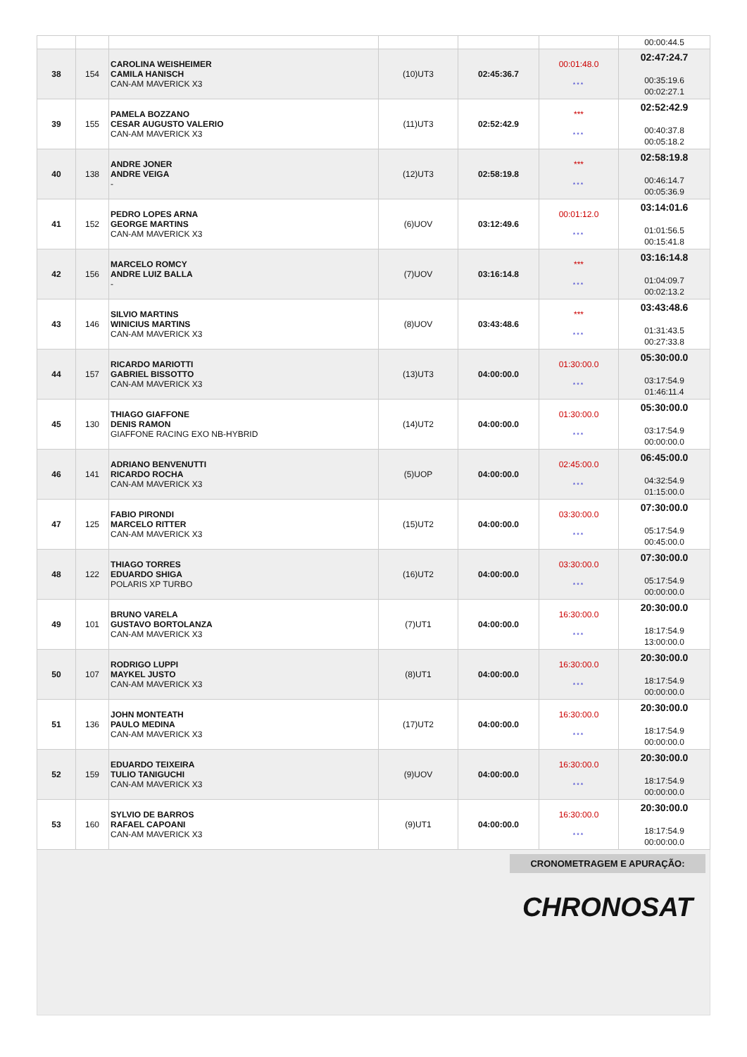| | | | | | | 00:00:44.5 |
| 38 | 154 | CAROLINA WEISHEIMER CAMILA HANISCH CAN-AM MAVERICK X3 | (10)UT3 | 02:45:36.7 | 00:01:48.0 *** | 02:47:24.7 00:35:19.6 00:02:27.1 |
| 39 | 155 | PAMELA BOZZANO CESAR AUGUSTO VALERIO CAN-AM MAVERICK X3 | (11)UT3 | 02:52:42.9 | *** *** | 02:52:42.9 00:40:37.8 00:05:18.2 |
| 40 | 138 | ANDRE JONER ANDRE VEIGA - | (12)UT3 | 02:58:19.8 | *** *** | 02:58:19.8 00:46:14.7 00:05:36.9 |
| 41 | 152 | PEDRO LOPES ARNA GEORGE MARTINS CAN-AM MAVERICK X3 | (6)UOV | 03:12:49.6 | 00:01:12.0 *** | 03:14:01.6 01:01:56.5 00:15:41.8 |
| 42 | 156 | MARCELO ROMCY ANDRE LUIZ BALLA - | (7)UOV | 03:16:14.8 | *** *** | 03:16:14.8 01:04:09.7 00:02:13.2 |
| 43 | 146 | SILVIO MARTINS WINICIUS MARTINS CAN-AM MAVERICK X3 | (8)UOV | 03:43:48.6 | *** *** | 03:43:48.6 01:31:43.5 00:27:33.8 |
| 44 | 157 | RICARDO MARIOTTI GABRIEL BISSOTTO CAN-AM MAVERICK X3 | (13)UT3 | 04:00:00.0 | 01:30:00.0 *** | 05:30:00.0 03:17:54.9 01:46:11.4 |
| 45 | 130 | THIAGO GIAFFONE DENIS RAMON GIAFFONE RACING EXO NB-HYBRID | (14)UT2 | 04:00:00.0 | 01:30:00.0 *** | 05:30:00.0 03:17:54.9 00:00:00.0 |
| 46 | 141 | ADRIANO BENVENUTTI RICARDO ROCHA CAN-AM MAVERICK X3 | (5)UOP | 04:00:00.0 | 02:45:00.0 *** | 06:45:00.0 04:32:54.9 01:15:00.0 |
| 47 | 125 | FABIO PIRONDI MARCELO RITTER CAN-AM MAVERICK X3 | (15)UT2 | 04:00:00.0 | 03:30:00.0 *** | 07:30:00.0 05:17:54.9 00:45:00.0 |
| 48 | 122 | THIAGO TORRES EDUARDO SHIGA POLARIS XP TURBO | (16)UT2 | 04:00:00.0 | 03:30:00.0 *** | 07:30:00.0 05:17:54.9 00:00:00.0 |
| 49 | 101 | BRUNO VARELA GUSTAVO BORTOLANZA CAN-AM MAVERICK X3 | (7)UT1 | 04:00:00.0 | 16:30:00.0 *** | 20:30:00.0 18:17:54.9 13:00:00.0 |
| 50 | 107 | RODRIGO LUPPI MAYKEL JUSTO CAN-AM MAVERICK X3 | (8)UT1 | 04:00:00.0 | 16:30:00.0 *** | 20:30:00.0 18:17:54.9 00:00:00.0 |
| 51 | 136 | JOHN MONTEATH PAULO MEDINA CAN-AM MAVERICK X3 | (17)UT2 | 04:00:00.0 | 16:30:00.0 *** | 20:30:00.0 18:17:54.9 00:00:00.0 |
| 52 | 159 | EDUARDO TEIXEIRA TULIO TANIGUCHI CAN-AM MAVERICK X3 | (9)UOV | 04:00:00.0 | 16:30:00.0 *** | 20:30:00.0 18:17:54.9 00:00:00.0 |
| 53 | 160 | SYLVIO DE BARROS RAFAEL CAPOANI CAN-AM MAVERICK X3 | (9)UT1 | 04:00:00.0 | 16:30:00.0 *** | 20:30:00.0 18:17:54.9 00:00:00.0 |
CRONOMETRAGEM E APURAÇÃO:
CHRONOSAT